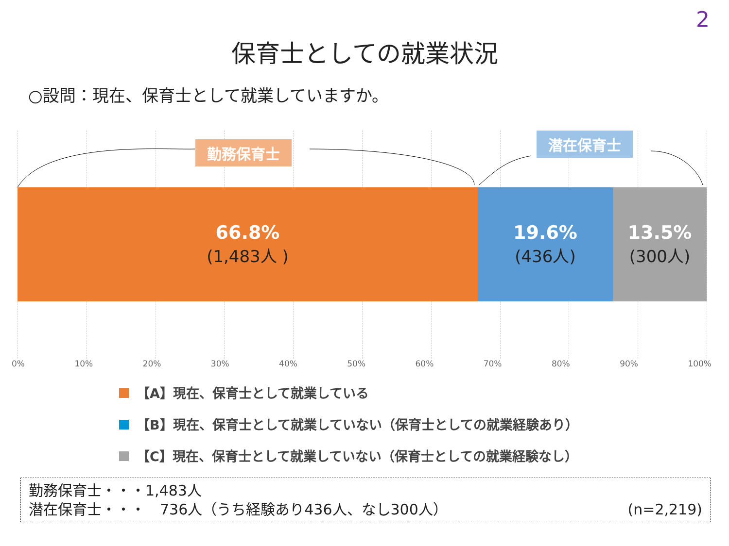2
保育士としての就業状況
○設問：現在、保育士として就業していますか。
勤務保育士
潜在保育士
66.8%
(1,483人 )
19.6%
(436人)
13.5%
(300人)
0% 10% 20% 30% 40% 50% 60% 70% 80% 90% 100%
【A】現在、保育士として就業している
【B】現在、保育士として就業していない（保育士としての就業経験あり）
【C】現在、保育士として就業していない（保育士としての就業経験なし）
勤務保育士・・・1,483人
潜在保育士・・・　736人（うち経験あり436人、なし300人） (n=2,219)